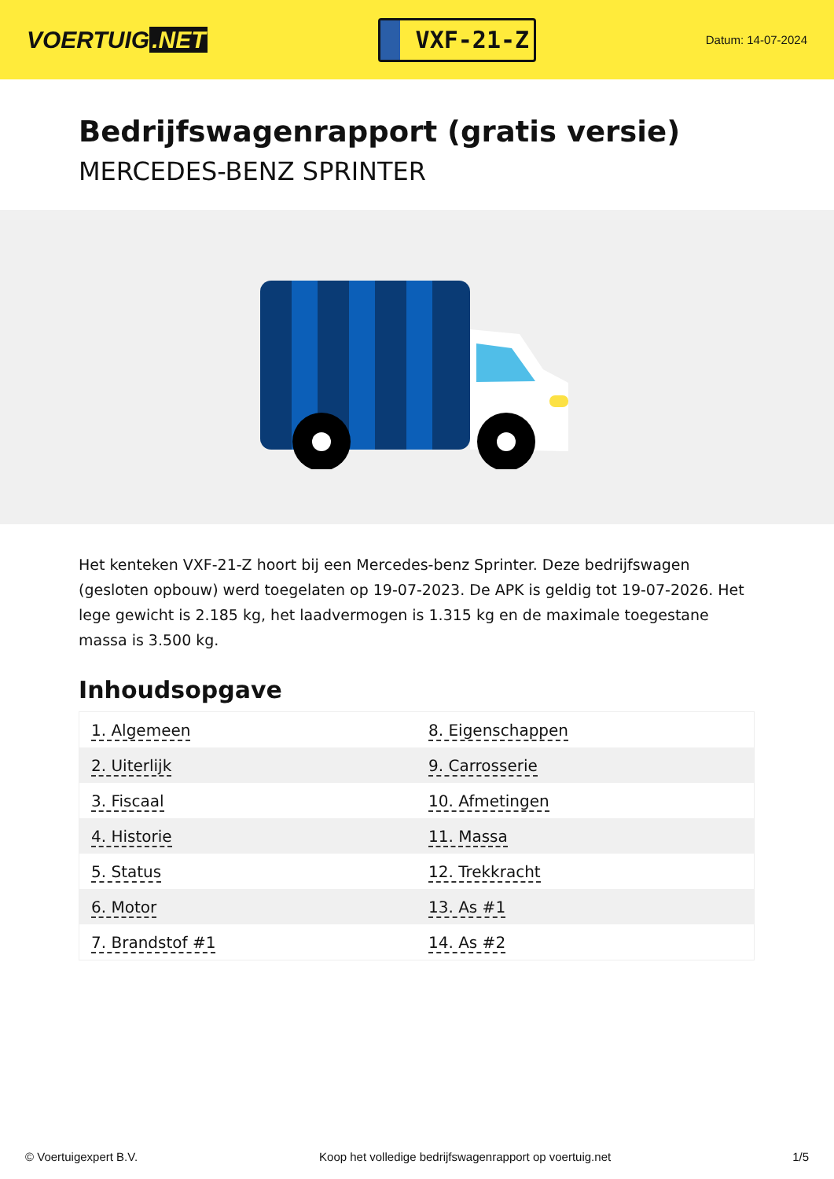VOERTUIG.NET
VXF-21-Z
Datum: 14-07-2024
Bedrijfswagenrapport (gratis versie)
MERCEDES-BENZ SPRINTER
Het kenteken VXF-21-Z hoort bij een Mercedes-benz Sprinter. Deze bedrijfswagen (gesloten opbouw) werd toegelaten op 19-07-2023. De APK is geldig tot 19-07-2026. Het lege gewicht is 2.185 kg, het laadvermogen is 1.315 kg en de maximale toegestane massa is 3.500 kg.
Inhoudsopgave
| 1. Algemeen | 8. Eigenschappen |
| 2. Uiterlijk | 9. Carrosserie |
| 3. Fiscaal | 10. Afmetingen |
| 4. Historie | 11. Massa |
| 5. Status | 12. Trekkracht |
| 6. Motor | 13. As #1 |
| 7. Brandstof #1 | 14. As #2 |
© Voertuigexpert B.V. Koop het volledige bedrijfswagenrapport op voertuig.net 1/5